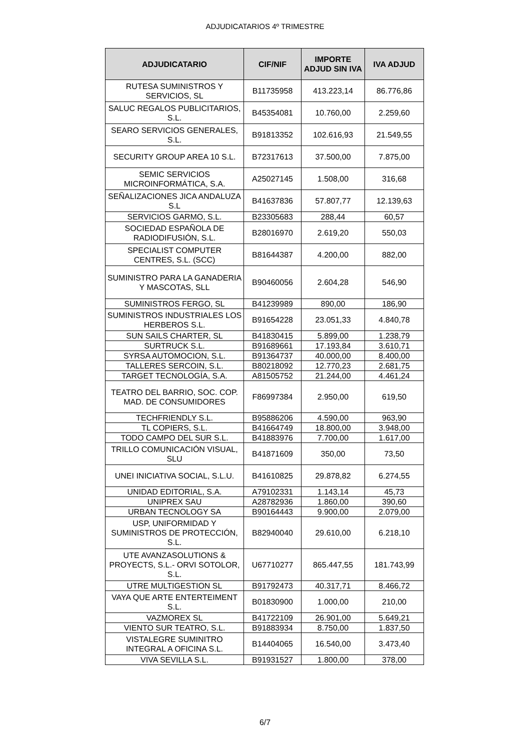ADJUDICATARIOS 4º TRIMESTRE
| ADJUDICATARIO | CIF/NIF | IMPORTE ADJUD SIN IVA | IVA ADJUD |
| --- | --- | --- | --- |
| RUTESA SUMINISTROS Y SERVICIOS, SL | B11735958 | 413.223,14 | 86.776,86 |
| SALUC REGALOS PUBLICITARIOS, S.L. | B45354081 | 10.760,00 | 2.259,60 |
| SEARO SERVICIOS GENERALES, S.L. | B91813352 | 102.616,93 | 21.549,55 |
| SECURITY GROUP AREA 10 S.L. | B72317613 | 37.500,00 | 7.875,00 |
| SEMIC SERVICIOS MICROINFORMÁTICA, S.A. | A25027145 | 1.508,00 | 316,68 |
| SEÑALIZACIONES JICA ANDALUZA S.L | B41637836 | 57.807,77 | 12.139,63 |
| SERVICIOS GARMO, S.L. | B23305683 | 288,44 | 60,57 |
| SOCIEDAD ESPAÑOLA DE RADIODIFUSIÓN, S.L. | B28016970 | 2.619,20 | 550,03 |
| SPECIALIST COMPUTER CENTRES, S.L. (SCC) | B81644387 | 4.200,00 | 882,00 |
| SUMINISTRO PARA LA GANADERIA Y MASCOTAS, SLL | B90460056 | 2.604,28 | 546,90 |
| SUMINISTROS FERGO, SL | B41239989 | 890,00 | 186,90 |
| SUMINISTROS INDUSTRIALES LOS HERBEROS S.L. | B91654228 | 23.051,33 | 4.840,78 |
| SUN SAILS CHARTER, SL | B41830415 | 5.899,00 | 1.238,79 |
| SURTRUCK S.L. | B91689661 | 17.193,84 | 3.610,71 |
| SYRSA AUTOMOCION, S.L. | B91364737 | 40.000,00 | 8.400,00 |
| TALLERES SERCOIN, S.L. | B80218092 | 12.770,23 | 2.681,75 |
| TARGET TECNOLOGÍA, S.A. | A81505752 | 21.244,00 | 4.461,24 |
| TEATRO DEL BARRIO, SOC. COP. MAD. DE CONSUMIDORES | F86997384 | 2.950,00 | 619,50 |
| TECHFRIENDLY S.L. | B95886206 | 4.590,00 | 963,90 |
| TL COPIERS, S.L. | B41664749 | 18.800,00 | 3.948,00 |
| TODO CAMPO DEL SUR S.L. | B41883976 | 7.700,00 | 1.617,00 |
| TRILLO COMUNICACIÓN VISUAL, SLU | B41871609 | 350,00 | 73,50 |
| UNEI INICIATIVA SOCIAL, S.L.U. | B41610825 | 29.878,82 | 6.274,55 |
| UNIDAD EDITORIAL, S.A. | A79102331 | 1.143,14 | 45,73 |
| UNIPREX SAU | A28782936 | 1.860,00 | 390,60 |
| URBAN TECNOLOGY SA | B90164443 | 9.900,00 | 2.079,00 |
| USP, UNIFORMIDAD Y SUMINISTROS DE PROTECCIÓN, S.L. | B82940040 | 29.610,00 | 6.218,10 |
| UTE AVANZASOLUTIONS & PROYECTS, S.L.- ORVI SOTOLOR, S.L. | U67710277 | 865.447,55 | 181.743,99 |
| UTRE MULTIGESTION SL | B91792473 | 40.317,71 | 8.466,72 |
| VAYA QUE ARTE ENTERTEIMENT S.L. | B01830900 | 1.000,00 | 210,00 |
| VAZMOREX SL | B41722109 | 26.901,00 | 5.649,21 |
| VIENTO SUR TEATRO, S.L. | B91883934 | 8.750,00 | 1.837,50 |
| VISTALEGRE SUMINITRO INTEGRAL A OFICINA S.L. | B14404065 | 16.540,00 | 3.473,40 |
| VIVA SEVILLA S.L. | B91931527 | 1.800,00 | 378,00 |
6/7